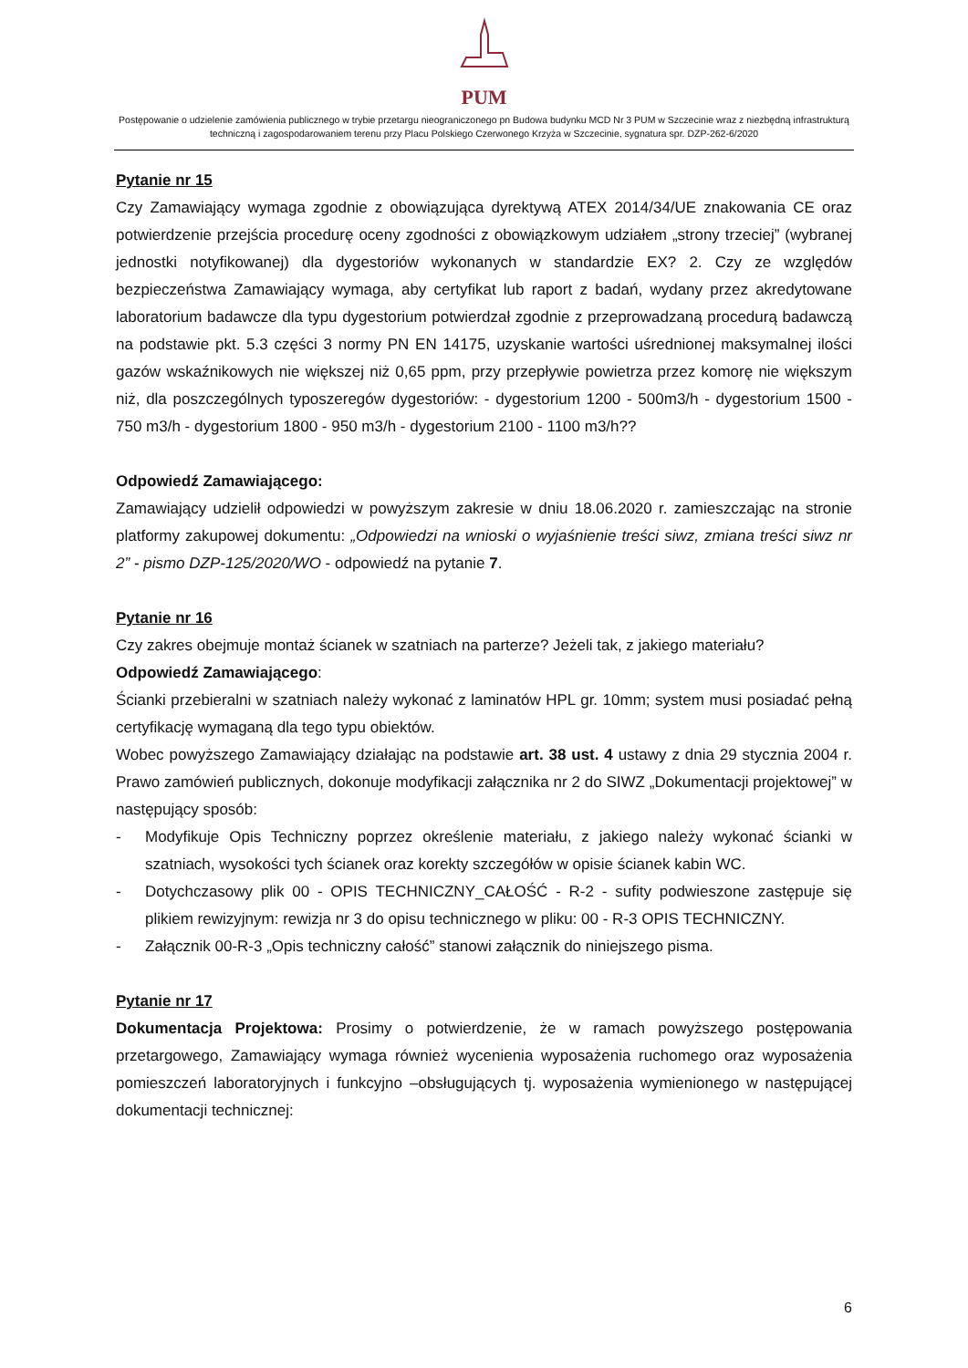PUM
Postępowanie o udzielenie zamówienia publicznego w trybie przetargu nieograniczonego pn Budowa budynku MCD Nr 3 PUM w Szczecinie wraz z niezbędną infrastrukturą techniczną i zagospodarowaniem terenu przy Placu Polskiego Czerwonego Krzyża w Szczecinie, sygnatura spr. DZP-262-6/2020
Pytanie nr 15
Czy Zamawiający wymaga zgodnie z obowiązująca dyrektywą ATEX 2014/34/UE znakowania CE oraz potwierdzenie przejścia procedurę oceny zgodności z obowiązkowym udziałem „strony trzeciej” (wybranej jednostki notyfikowanej) dla dygestoriów wykonanych w standardzie EX? 2. Czy ze względów bezpieczeństwa Zamawiający wymaga, aby certyfikat lub raport z badań, wydany przez akredytowane laboratorium badawcze dla typu dygestorium potwierdzał zgodnie z przeprowadzaną procedurą badawczą na podstawie pkt. 5.3 części 3 normy PN EN 14175, uzyskanie wartości uśrednionej maksymalnej ilości gazów wskaźnikowych nie większej niż 0,65 ppm, przy przepływie powietrza przez komorę nie większym niż, dla poszczególnych typoszeregów dygestoriów: - dygestorium 1200 - 500m3/h - dygestorium 1500 - 750 m3/h - dygestorium 1800 - 950 m3/h - dygestorium 2100 - 1100 m3/h??
Odpowiedź Zamawiającego:
Zamawiający udzielił odpowiedzi w powyższym zakresie w dniu 18.06.2020 r. zamieszczając na stronie platformy zakupowej dokumentu: „Odpowiedzi na wnioski o wyjaśnienie treści siwz, zmiana treści siwz nr 2” - pismo DZP-125/2020/WO - odpowiedź na pytanie 7.
Pytanie nr 16
Czy zakres obejmuje montaż ścianek w szatniach na parterze? Jeżeli tak, z jakiego materiału?
Odpowiedź Zamawiającego:
Ścianki przebieralni w szatniach należy wykonać z laminatów HPL gr. 10mm; system musi posiadać pełną certyfikację wymaganą dla tego typu obiektów.
Wobec powyższego Zamawiający działając na podstawie art. 38 ust. 4 ustawy z dnia 29 stycznia 2004 r. Prawo zamówień publicznych, dokonuje modyfikacji załącznika nr 2 do SIWZ „Dokumentacji projektowej” w następujący sposób:
- Modyfikuje Opis Techniczny poprzez określenie materiału, z jakiego należy wykonać ścianki w szatniach, wysokości tych ścianek oraz korekty szczegółów w opisie ścianek kabin WC.
- Dotychczasowy plik 00 - OPIS TECHNICZNY_CAŁOŚĆ - R-2 - sufity podwieszone zastępuje się plikiem rewizyjnym: rewizja nr 3 do opisu technicznego w pliku: 00 - R-3 OPIS TECHNICZNY.
- Załącznik 00-R-3 „Opis techniczny całość” stanowi załącznik do niniejszego pisma.
Pytanie nr 17
Dokumentacja Projektowa: Prosimy o potwierdzenie, że w ramach powyższego postępowania przetargowego, Zamawiający wymaga również wycenienia wyposażenia ruchomego oraz wyposażenia pomieszczeń laboratoryjnych i funkcyjno –obsługujących tj. wyposażenia wymienionego w następującej dokumentacji technicznej:
6